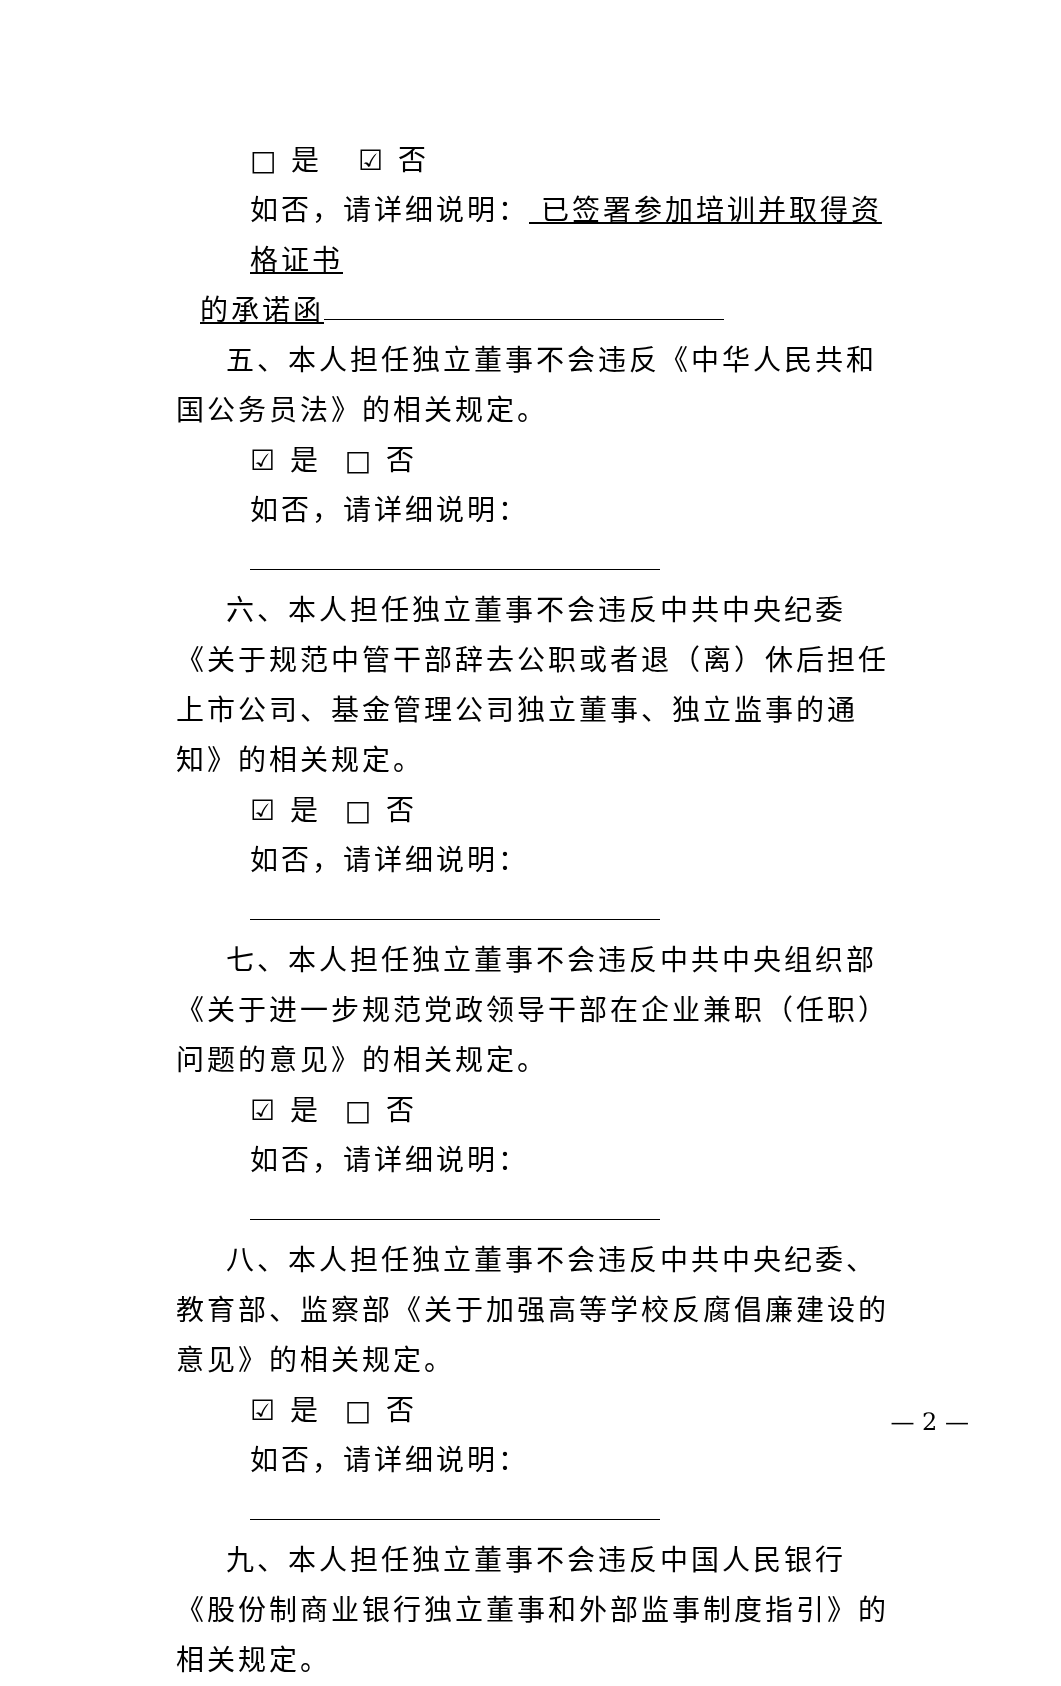□ 是 ☑ 否
如否，请详细说明： 已签署参加培训并取得资格证书
的承诺函
五、本人担任独立董事不会违反《中华人民共和国公务员法》的相关规定。
☑ 是 □ 否
如否，请详细说明：
六、本人担任独立董事不会违反中共中央纪委《关于规范中管干部辞去公职或者退（离）休后担任上市公司、基金管理公司独立董事、独立监事的通知》的相关规定。
☑ 是 □ 否
如否，请详细说明：
七、本人担任独立董事不会违反中共中央组织部《关于进一步规范党政领导干部在企业兼职（任职）问题的意见》的相关规定。
☑ 是 □ 否
如否，请详细说明：
八、本人担任独立董事不会违反中共中央纪委、教育部、监察部《关于加强高等学校反腐倡廉建设的意见》的相关规定。
☑ 是 □ 否
如否，请详细说明：
九、本人担任独立董事不会违反中国人民银行《股份制商业银行独立董事和外部监事制度指引》的相关规定。
— 2 —